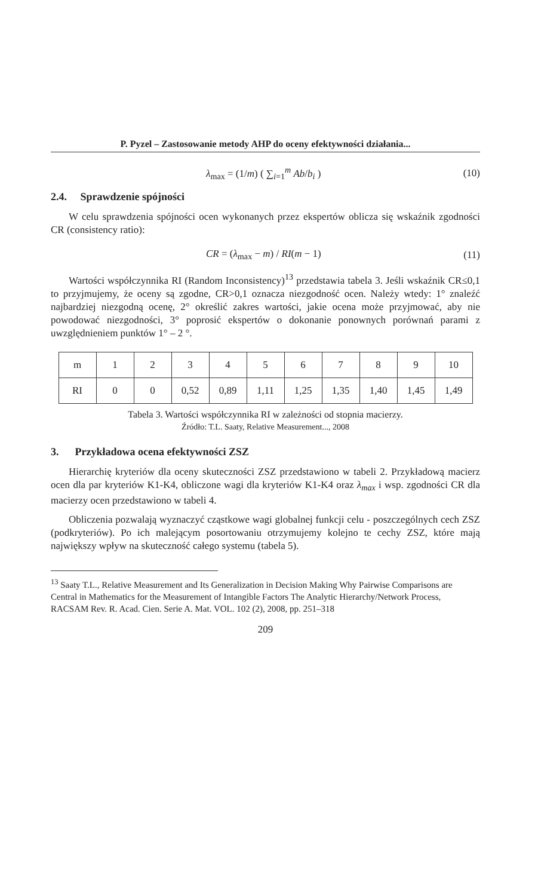P. Pyzel – Zastosowanie metody AHP do oceny efektywności działania...
λ<sub>max</sub> = (1/m) ( ∑<sub>i=1</sub><sup>m</sup> Ab/b<sub>i</sub> ) (10)
2.4. Sprawdzenie spójności
W celu sprawdzenia spójności ocen wykonanych przez ekspertów oblicza się wskaźnik zgodności CR (consistency ratio):
CR = (λ<sub>max</sub> − m) / RI(m − 1) (11)
Wartości współczynnika RI (Random Inconsistency)<sup>13</sup> przedstawia tabela 3. Jeśli wskaźnik CR≤0,1 to przyjmujemy, że oceny są zgodne, CR>0,1 oznacza niezgodność ocen. Należy wtedy: 1° znaleźć najbardziej niezgodną ocenę, 2° określić zakres wartości, jakie ocena może przyjmować, aby nie powodować niezgodności, 3° poprosić ekspertów o dokonanie ponownych porównań parami z uwzględnieniem punktów 1° – 2 °.
| m | 1 | 2 | 3 | 4 | 5 | 6 | 7 | 8 | 9 | 10 |
| RI | 0 | 0 | 0,52 | 0,89 | 1,11 | 1,25 | 1,35 | 1,40 | 1,45 | 1,49 |
Tabela 3. Wartości współczynnika RI w zależności od stopnia macierzy.
Źródło: T.L. Saaty, Relative Measurement..., 2008
3. Przykładowa ocena efektywności ZSZ
Hierarchię kryteriów dla oceny skuteczności ZSZ przedstawiono w tabeli 2. Przykładową macierz ocen dla par kryteriów K1-K4, obliczone wagi dla kryteriów K1-K4 oraz λ<sub>max</sub> i wsp. zgodności CR dla macierzy ocen przedstawiono w tabeli 4.
Obliczenia pozwalają wyznaczyć cząstkowe wagi globalnej funkcji celu - poszczególnych cech ZSZ (podkryteriów). Po ich malejącym posortowaniu otrzymujemy kolejno te cechy ZSZ, które mają największy wpływ na skuteczność całego systemu (tabela 5).
<sup>13</sup> Saaty T.L., Relative Measurement and Its Generalization in Decision Making Why Pairwise Comparisons are Central in Mathematics for the Measurement of Intangible Factors The Analytic Hierarchy/Network Process, RACSAM Rev. R. Acad. Cien. Serie A. Mat. VOL. 102 (2), 2008, pp. 251–318
209